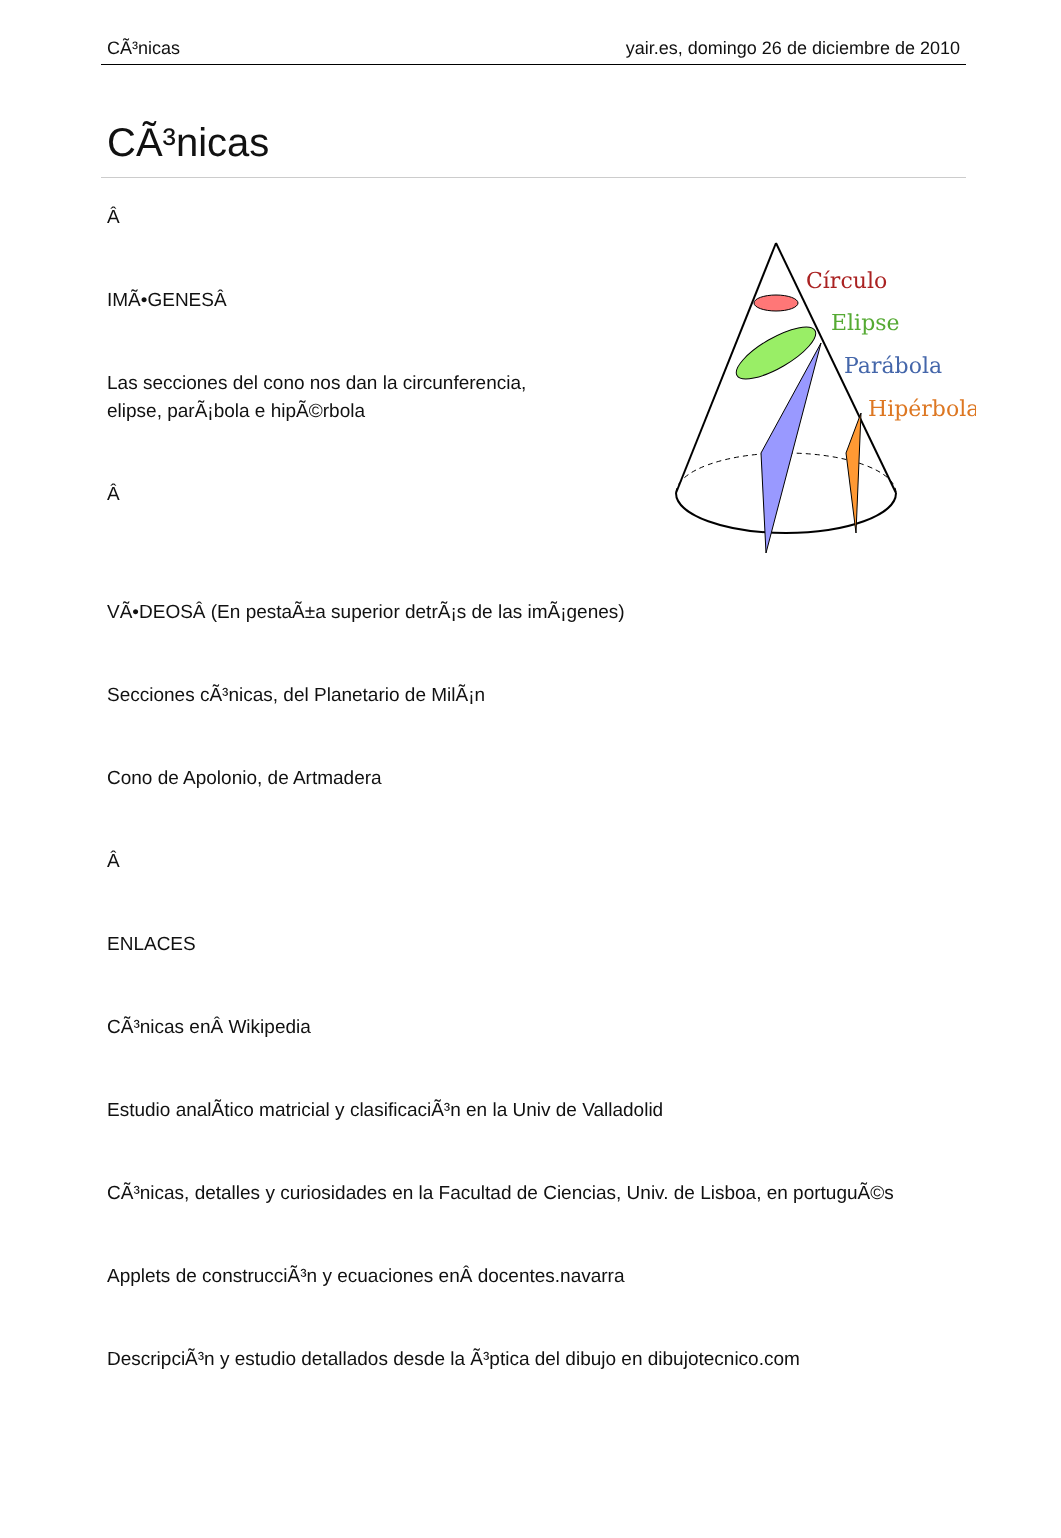CÃ³nicas yair.es, domingo 26 de diciembre de 2010
CÃ³nicas
Círculo
Elipse
Parábola
Hipérbola
Â
IMÃ•GENESÂ
Las secciones del cono nos dan la circunferencia,
elipse, parÃ¡bola e hipÃ©rbola
Â
VÃ•DEOSÂ (En pestaÃ±a superior detrÃ¡s de las imÃ¡genes)
Secciones cÃ³nicas, del Planetario de MilÃ¡n
Cono de Apolonio, de Artmadera
Â
ENLACES
CÃ³nicas enÂ Wikipedia
Estudio analÃ­tico matricial y clasificaciÃ³n en la Univ de Valladolid
CÃ³nicas, detalles y curiosidades en la Facultad de Ciencias, Univ. de Lisboa, en portuguÃ©s
Applets de construcciÃ³n y ecuaciones enÂ docentes.navarra
DescripciÃ³n y estudio detallados desde la Ã³ptica del dibujo en dibujotecnico.com